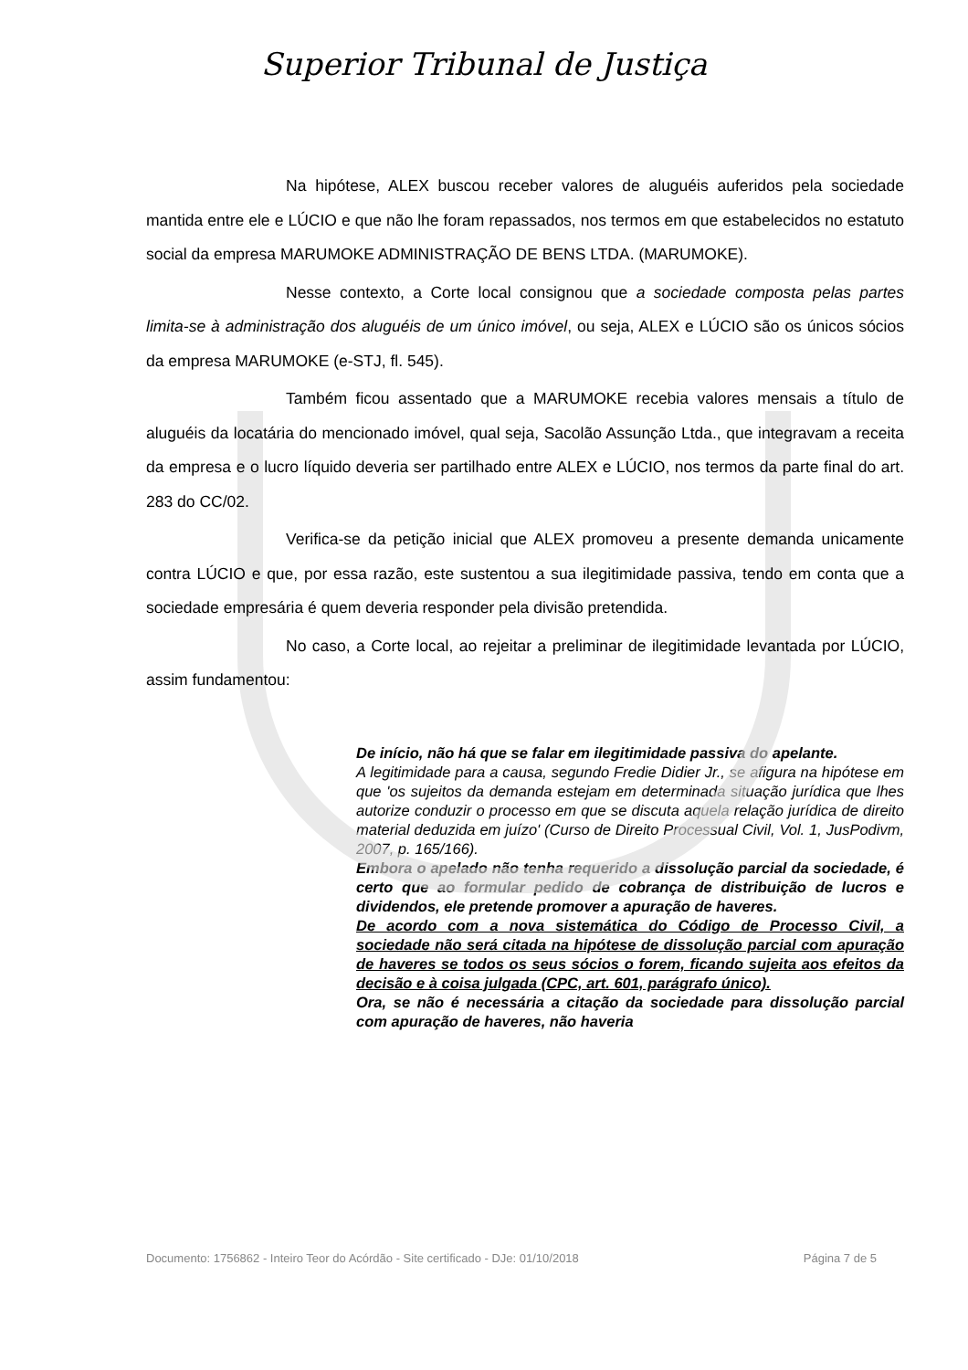Superior Tribunal de Justiça
Na hipótese, ALEX buscou receber valores de aluguéis auferidos pela sociedade mantida entre ele e LÚCIO e que não lhe foram repassados, nos termos em que estabelecidos no estatuto social da empresa MARUMOKE ADMINISTRAÇÃO DE BENS LTDA. (MARUMOKE).
Nesse contexto, a Corte local consignou que a sociedade composta pelas partes limita-se à administração dos aluguéis de um único imóvel, ou seja, ALEX e LÚCIO são os únicos sócios da empresa MARUMOKE (e-STJ, fl. 545).
Também ficou assentado que a MARUMOKE recebia valores mensais a título de aluguéis da locatária do mencionado imóvel, qual seja, Sacolão Assunção Ltda., que integravam a receita da empresa e o lucro líquido deveria ser partilhado entre ALEX e LÚCIO, nos termos da parte final do art. 283 do CC/02.
Verifica-se da petição inicial que ALEX promoveu a presente demanda unicamente contra LÚCIO e que, por essa razão, este sustentou a sua ilegitimidade passiva, tendo em conta que a sociedade empresária é quem deveria responder pela divisão pretendida.
No caso, a Corte local, ao rejeitar a preliminar de ilegitimidade levantada por LÚCIO, assim fundamentou:
De início, não há que se falar em ilegitimidade passiva do apelante.
A legitimidade para a causa, segundo Fredie Didier Jr., se afigura na hipótese em que 'os sujeitos da demanda estejam em determinada situação jurídica que lhes autorize conduzir o processo em que se discuta aquela relação jurídica de direito material deduzida em juízo' (Curso de Direito Processual Civil, Vol. 1, JusPodivm, 2007, p. 165/166).
Embora o apelado não tenha requerido a dissolução parcial da sociedade, é certo que ao formular pedido de cobrança de distribuição de lucros e dividendos, ele pretende promover a apuração de haveres.
De acordo com a nova sistemática do Código de Processo Civil, a sociedade não será citada na hipótese de dissolução parcial com apuração de haveres se todos os seus sócios o forem, ficando sujeita aos efeitos da decisão e à coisa julgada (CPC, art. 601, parágrafo único).
Ora, se não é necessária a citação da sociedade para dissolução parcial com apuração de haveres, não haveria
Documento: 1756862 - Inteiro Teor do Acórdão - Site certificado - DJe: 01/10/2018 Página 7 de 5